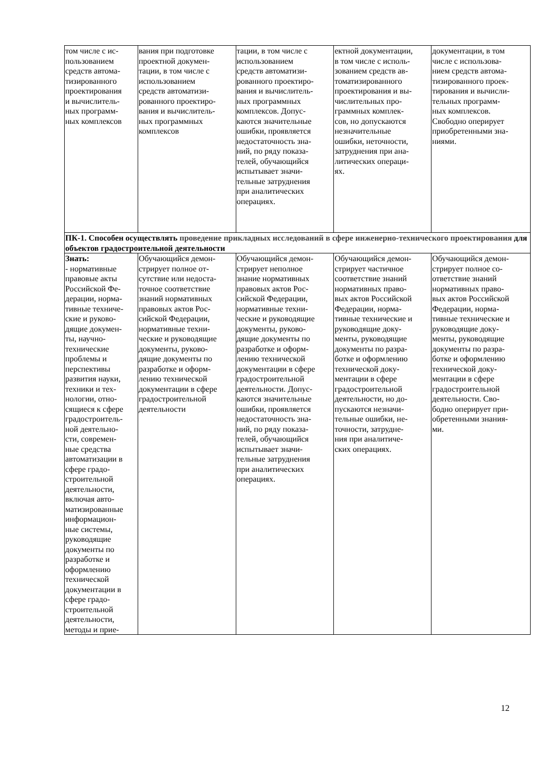| том числе с ис- пользованием средств автома- тизированного проектирования и вычислитель- ных программ- ных комплексов | вания при подготовке проектной докумен- тации, в том числе с использованием средств автоматизи- рованного проектиро- вания и вычислитель- ных программных комплексов | тации, в том числе с использованием средств автоматизи- рованного проектиро- вания и вычислитель- ных программных комплексов. Допус- каются значительные ошибки, проявляется недостаточность зна- ний, по ряду показа- телей, обучающийся испытывает значи- тельные затруднения при аналитических операциях. | ектной документации, в том числе с исполь- зованием средств ав- томатизированного проектирования и вы- числительных про- граммных комплек- сов, но допускаются незначительные ошибки, неточности, затруднения при ана- литических операци- ях. | документации, в том числе с использова- нием средств автома- тизированного проек- тирования и вычисли- тельных программ- ных комплексов. Свободно оперирует приобретенными зна- ниями. |
| ПК-1. Способен осуществлять проведение прикладных исследований в сфере инженерно-технического проектирования для объектов градостроительной деятельности | | | | |
| Знать: - нормативные правовые акты Российской Фе- дерации, норма- тивные техниче- ские и руково- дящие докумен- ты, научно- технические проблемы и перспективы развития науки, техники и тех- нологии, отно- сящиеся к сфере градостроитель- ной деятельно- сти, современ- ные средства автоматизации в сфере градо- строительной деятельности, включая авто- матизированные информацион- ные системы, руководящие документы по разработке и оформлению технической документации в сфере градо- строительной деятельности, методы и прие- | Обучающийся демон- стрирует полное от- сутствие или недоста- точное соответствие знаний нормативных правовых актов Рос- сийской Федерации, нормативные техни- ческие и руководящие документы, руково- дящие документы по разработке и оформ- лению технической документации в сфере градостроительной деятельности | Обучающийся демон- стрирует неполное знание нормативных правовых актов Рос- сийской Федерации, нормативные техни- ческие и руководящие документы, руково- дящие документы по разработке и оформ- лению технической документации в сфере градостроительной деятельности. Допус- каются значительные ошибки, проявляется недостаточность зна- ний, по ряду показа- телей, обучающийся испытывает значи- тельные затруднения при аналитических операциях. | Обучающийся демон- стрирует частичное соответствие знаний нормативных право- вых актов Российской Федерации, норма- тивные технические и руководящие доку- менты, руководящие документы по разра- ботке и оформлению технической доку- ментации в сфере градостроительной деятельности, но до- пускаются незначи- тельные ошибки, не- точности, затрудне- ния при аналитиче- ских операциях. | Обучающийся демон- стрирует полное со- ответствие знаний нормативных право- вых актов Российской Федерации, норма- тивные технические и руководящие доку- менты, руководящие документы по разра- ботке и оформлению технической доку- ментации в сфере градостроительной деятельности. Сво- бодно оперирует при- обретенными знания- ми. |
12